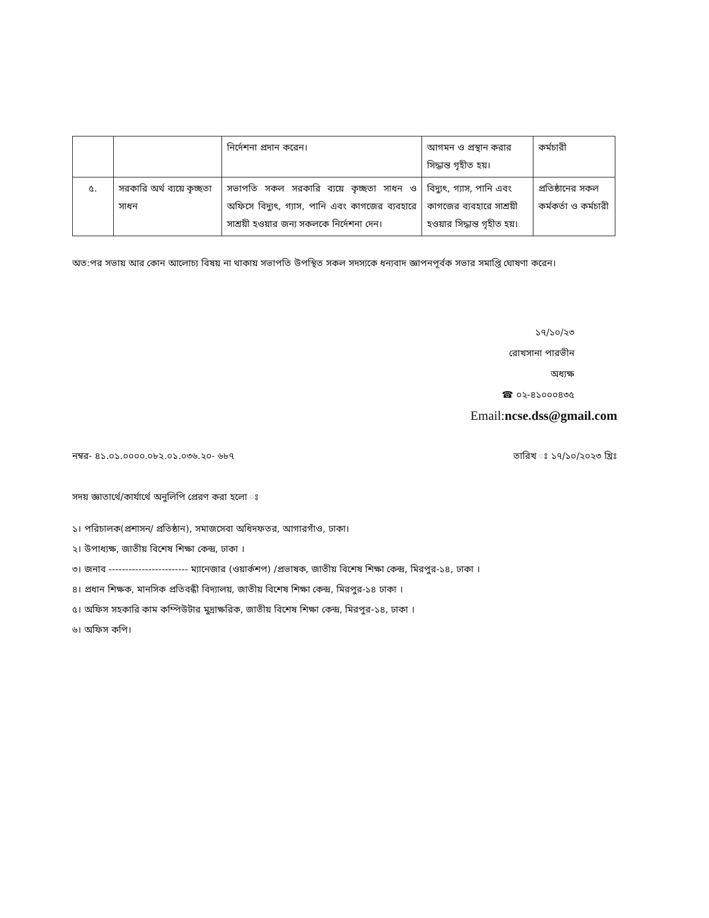| | | নির্দেশনা প্রদান করেন। | আগমন ও প্রস্থান করার সিদ্ধান্ত গৃহীত হয়। | কর্মচারী |
| ৫. | সরকারি অর্থ ব্যয়ে কৃচ্ছতা সাধন | সভাপতি সকল সরকারি ব্যয়ে কৃচ্ছতা সাধন ও অফিসে বিদ্যুৎ, গ্যাস, পানি এবং কাগজের ব্যবহারে সাশ্রয়ী হওয়ার জন্য সকলকে নির্দেশনা দেন। | বিদ্যুৎ, গ্যাস, পানি এবং কাগজের ব্যবহারে সাশ্রয়ী হওয়ার সিদ্ধান্ত গৃহীত হয়। | প্রতিষ্ঠানের সকল কর্মকর্তা ও কর্মচারী |
অত:পর সভায় আর কোন আলোচ্য বিষয় না থাকায় সভাপতি উপস্থিত সকল সদস্যকে ধন্যবাদ জ্ঞাপনপূর্বক সভার সমাপ্তি ঘোষণা করেন।
১৭/১০/২৩
রোখসানা পারভীন
অধ্যক্ষ
☎ ০২-৪১০০০৪৩৫
Email:ncse.dss@gmail.com
নম্বর- ৪১.০১.০০০০.০৮২.০১.০৩৬.২০- ৬৮৭ তারিখ ঃ ১৭/১০/২০২৩ খ্রিঃ
সদয় জ্ঞাতার্থে/কার্যার্থে অনুলিপি প্রেরণ করা হলো ঃ
১। পরিচালক(প্রশাসন/ প্রতিষ্ঠান), সমাজসেবা অধিদফতর, আগারগাঁও, ঢাকা।
২। উপাধ্যক্ষ, জাতীয় বিশেষ শিক্ষা কেন্দ্র, ঢাকা ।
৩। জনাব ------------------------ ম্যানেজার (ওয়ার্কশপ) /প্রভাষক, জাতীয় বিশেষ শিক্ষা কেন্দ্র, মিরপুর-১৪, ঢাকা ।
৪। প্রধান শিক্ষক, মানসিক প্রতিবন্ধী বিদ্যালয়, জাতীয় বিশেষ শিক্ষা কেন্দ্র, মিরপুর-১৪ ঢাকা ।
৫। অফিস সহকারি কাম কম্পিউটার মুদ্রাক্ষরিক, জাতীয় বিশেষ শিক্ষা কেন্দ্র, মিরপুর-১৪, ঢাকা ।
৬। অফিস কপি।